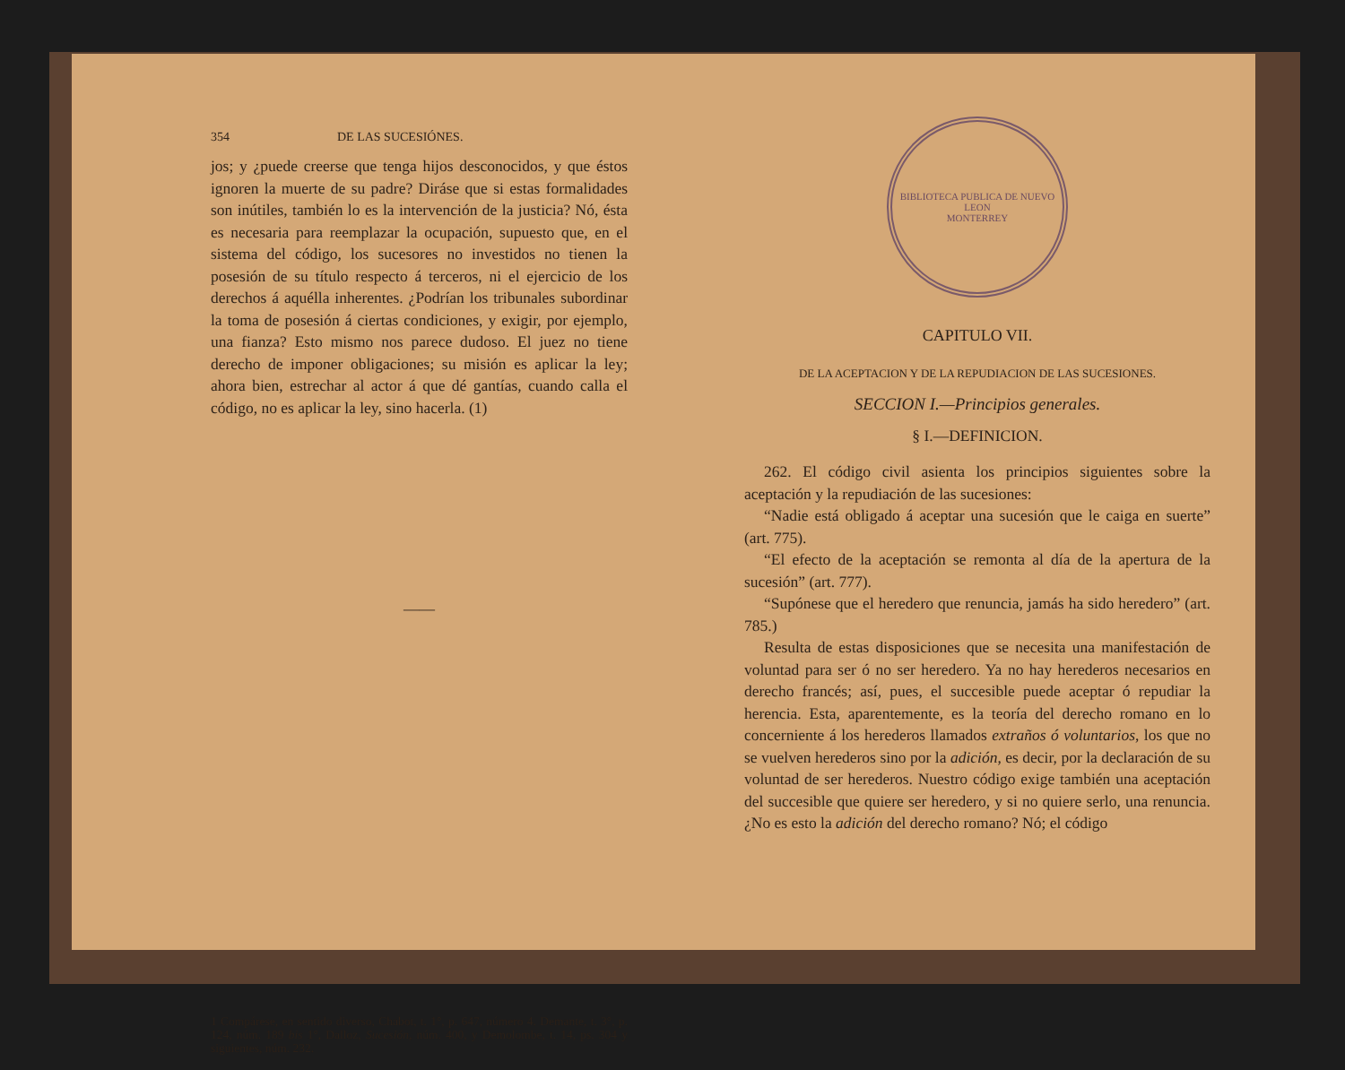354 DE LAS SUCESIÓNES.
jos; y ¿puede creerse que tenga hijos desconocidos, y que éstos ignoren la muerte de su padre? Diráse que si estas formalidades son inútiles, también lo es la intervención de la justicia? Nó, ésta es necesaria para reemplazar la ocupación, supuesto que, en el sistema del código, los sucesores no investidos no tienen la posesión de su título respecto á terceros, ni el ejercicio de los derechos á aquélla inherentes. ¿Podrían los tribunales subordinar la toma de posesión á ciertas condiciones, y exigir, por ejemplo, una fianza? Esto mismo nos parece dudoso. El juez no tiene derecho de imponer obligaciones; su misión es aplicar la ley; ahora bien, estrechar al actor á que dé gantías, cuando calla el código, no es aplicar la ley, sino hacerla. (1)
——
1 Compárese, en sentido diverso, Chabot, t. 1°, p. 647, número 4. Demante, t. 3°, p. 124, núm. 189 bis 1°, Dalloz, Sucesión, núm. 400, y Demolombe, t. 14, ps. 304 y siguientes, núm. 232.
BIBLIOTECA PUBLICA DE NUEVO LEON
MONTERREY
CAPITULO VII.
DE LA ACEPTACION Y DE LA REPUDIACION DE LAS SUCESIONES.
SECCION I.—Principios generales.
§ I.—DEFINICION.
262. El código civil asienta los principios siguientes sobre la aceptación y la repudiación de las sucesiones:
“Nadie está obligado á aceptar una sucesión que le caiga en suerte” (art. 775).
“El efecto de la aceptación se remonta al día de la apertura de la sucesión” (art. 777).
“Supónese que el heredero que renuncia, jamás ha sido heredero” (art. 785.)
Resulta de estas disposiciones que se necesita una manifestación de voluntad para ser ó no ser heredero. Ya no hay herederos necesarios en derecho francés; así, pues, el succesible puede aceptar ó repudiar la herencia. Esta, aparentemente, es la teoría del derecho romano en lo concerniente á los herederos llamados extraños ó voluntarios, los que no se vuelven herederos sino por la adición, es decir, por la declaración de su voluntad de ser herederos. Nuestro código exige también una aceptación del succesible que quiere ser heredero, y si no quiere serlo, una renuncia. ¿No es esto la adición del derecho romano? Nó; el código